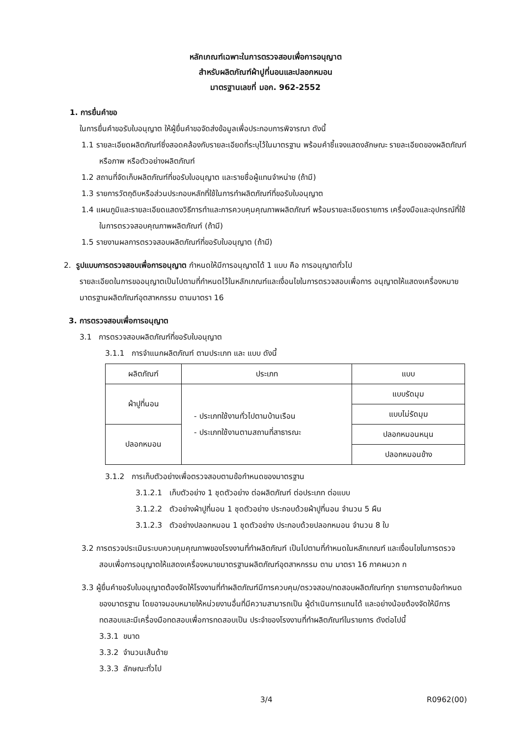หลักเกณฑ์เฉพาะในการตรวจสอบเพื่อการอนุญาต
สำหรับผลิตภัณฑ์ผ้าปูที่นอนและปลอกหมอน
มาตรฐานเลขที่ มอก. 962-2552
1. การยื่นคำขอ
ในการยื่นคำขอรับใบอนุญาต ให้ผู้ยื่นคำขอจัดส่งข้อมูลเพื่อประกอบการพิจารณา ดังนี้
1.1 รายละเอียดผลิตภัณฑ์ซึ่งสอดคล้องกับรายละเอียดที่ระบุไว้ในมาตรฐาน พร้อมคำชี้แจงแสดงลักษณะ รายละเอียดของผลิตภัณฑ์ หรือภาพ หรือตัวอย่างผลิตภัณฑ์
1.2 สถานที่จัดเก็บผลิตภัณฑ์ที่ขอรับใบอนุญาต และรายชื่อผู้แทนจำหน่าย (ถ้ามี)
1.3 รายการวัตถุดิบหรือส่วนประกอบหลักที่ใช้ในการทำผลิตภัณฑ์ที่ขอรับใบอนุญาต
1.4 แผนภูมิและรายละเอียดแสดงวิธีการทำและการควบคุมคุณภาพผลิตภัณฑ์ พร้อมรายละเอียดรายการ เครื่องมือและอุปกรณ์ที่ใช้ในการตรวจสอบคุณภาพผลิตภัณฑ์ (ถ้ามี)
1.5 รายงานผลการตรวจสอบผลิตภัณฑ์ที่ขอรับใบอนุญาต (ถ้ามี)
2. รูปแบบการตรวจสอบเพื่อการอนุญาต กำหนดให้มีการอนุญาตได้ 1 แบบ คือ การอนุญาตทั่วไป
รายละเอียดในการขออนุญาตเป็นไปตามที่กำหนดไว้ในหลักเกณฑ์และเงื่อนไขในการตรวจสอบเพื่อการ อนุญาตให้แสดงเครื่องหมายมาตรฐานผลิตภัณฑ์อุตสาหกรรม ตามมาตรา 16
3. การตรวจสอบเพื่อการอนุญาต
3.1 การตรวจสอบผลิตภัณฑ์ที่ขอรับใบอนุญาต
3.1.1 การจำแนกผลิตภัณฑ์ ตามประเภท และ แบบ ดังนี้
| ผลิตภัณฑ์ | ประเภท | แบบ |
| --- | --- | --- |
| ผ้าปูที่นอน | - ประเภทใช้งานทั่วไปตามบ้านเรือน - ประเภทใช้งานตามสถานที่สาธารณะ | แบบรัดมุม |
| | | แบบไม่รัดมุม |
| ปลอกหมอน | | ปลอกหมอนหนุน |
| | | ปลอกหมอนข้าง |
3.1.2 การเก็บตัวอย่างเพื่อตรวจสอบตามข้อกำหนดของมาตรฐาน
3.1.2.1 เก็บตัวอย่าง 1 ชุดตัวอย่าง ต่อผลิตภัณฑ์ ต่อประเภท ต่อแบบ
3.1.2.2 ตัวอย่างผ้าปูที่นอน 1 ชุดตัวอย่าง ประกอบด้วยผ้าปูที่นอน จำนวน 5 ผืน
3.1.2.3 ตัวอย่างปลอกหมอน 1 ชุดตัวอย่าง ประกอบด้วยปลอกหมอน จำนวน 8 ใบ
3.2 การตรวจประเมินระบบควบคุมคุณภาพของโรงงานที่ทำผลิตภัณฑ์ เป็นไปตามที่กำหนดในหลักเกณฑ์ และเงื่อนไขในการตรวจสอบเพื่อการอนุญาตให้แสดงเครื่องหมายมาตรฐานผลิตภัณฑ์อุตสาหกรรม ตาม มาตรา 16 ภาคผนวก ก
3.3 ผู้ยื่นคำขอรับใบอนุญาตต้องจัดให้โรงงานที่ทำผลิตภัณฑ์มีการควบคุม/ตรวจสอบ/ทดสอบผลิตภัณฑ์ทุก รายการตามข้อกำหนดของมาตรฐาน โดยอาจมอบหมายให้หน่วยงานอื่นที่มีความสามารถเป็น ผู้ดำเนินการแทนได้ และอย่างน้อยต้องจัดให้มีการทดสอบและมีเครื่องมือทดสอบเพื่อการทดสอบเป็น ประจำของโรงงานที่ทำผลิตภัณฑ์ในรายการ ดังต่อไปนี้
3.3.1 ขนาด
3.3.2 จำนวนเส้นด้าย
3.3.3 ลักษณะทั่วไป
3/4 R0962(00)